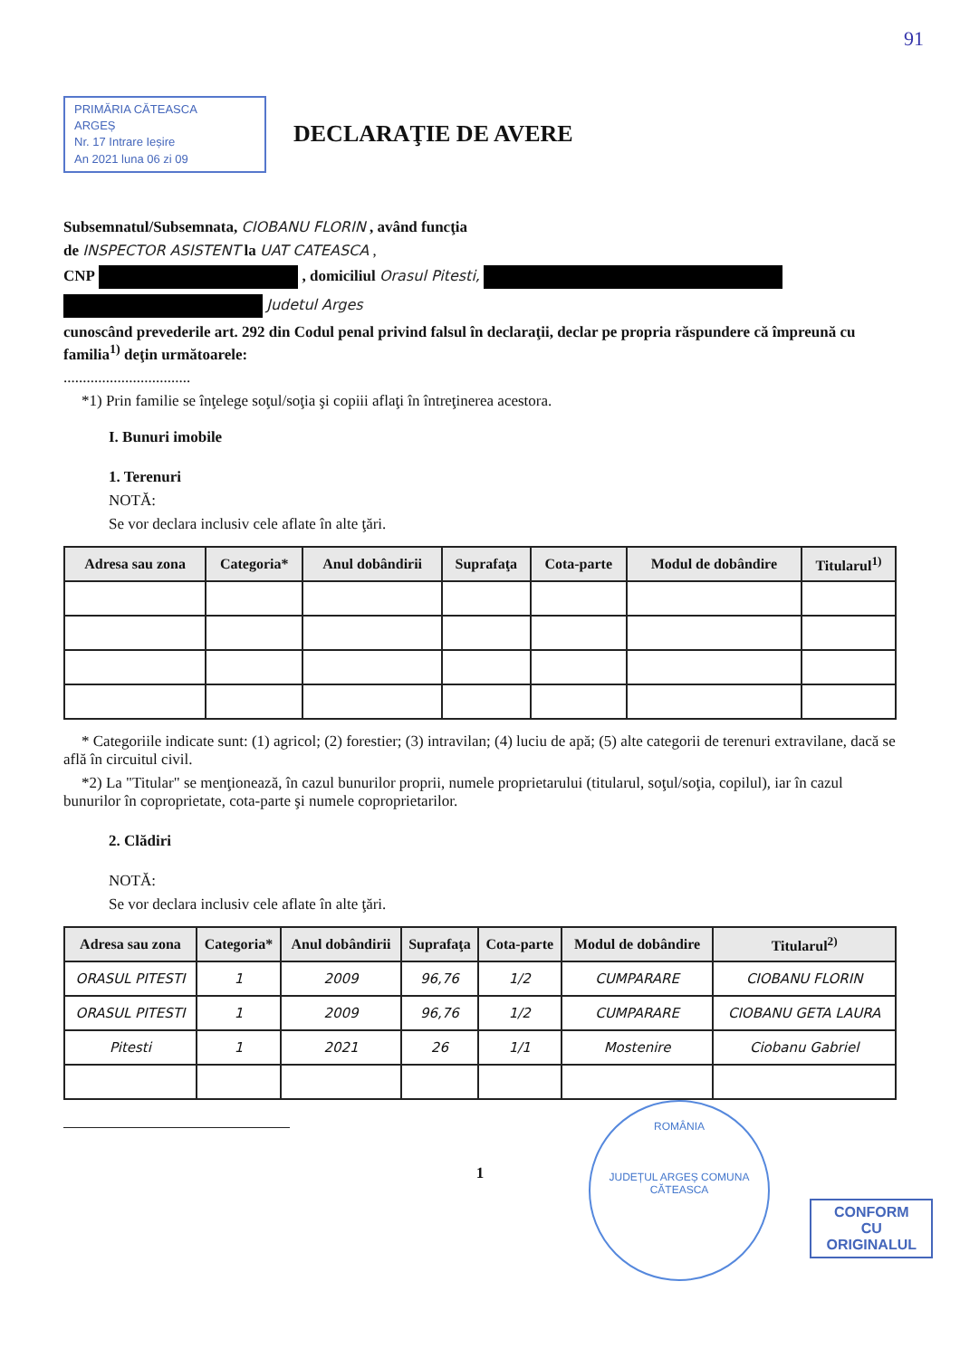91
PRIMĂRIA CĂTEASCA
ARGEȘ
Nr. 17 Intrare Ieșire
An 2021 luna 06 zi 09
DECLARAŢIE DE AVERE
Subsemnatul/Subsemnata, CIOBANU FLORIN , având funcţia
de INSPECTOR ASISTENT la UAT CATEASCA ,
CNP , domiciliul Orasul Pitesti,
Judetul Arges
cunoscând prevederile art. 292 din Codul penal privind falsul în declaraţii, declar pe propria răspundere că împreună cu familia<sup>1)</sup> deţin următoarele:
.................................
*1) Prin familie se înţelege soţul/soţia şi copiii aflaţi în întreţinerea acestora.
I. Bunuri imobile
1. Terenuri
NOTĂ:
Se vor declara inclusiv cele aflate în alte ţări.
| Adresa sau zona | Categoria* | Anul dobândirii | Suprafaţa | Cota-parte | Modul de dobândire | Titularul<sup>1)</sup> |
| --- | --- | --- | --- | --- | --- | --- |
* Categoriile indicate sunt: (1) agricol; (2) forestier; (3) intravilan; (4) luciu de apă; (5) alte categorii de terenuri extravilane, dacă se află în circuitul civil.
*2) La "Titular" se menţionează, în cazul bunurilor proprii, numele proprietarului (titularul, soţul/soţia, copilul), iar în cazul bunurilor în coproprietate, cota-parte şi numele coproprietarilor.
2. Clădiri
NOTĂ:
Se vor declara inclusiv cele aflate în alte ţări.
| Adresa sau zona | Categoria* | Anul dobândirii | Suprafaţa | Cota-parte | Modul de dobândire | Titularul<sup>2)</sup> |
| --- | --- | --- | --- | --- | --- | --- |
| ORASUL PITESTI | 1 | 2009 | 96,76 | 1/2 | CUMPARARE | CIOBANU FLORIN |
| ORASUL PITESTI | 1 | 2009 | 96,76 | 1/2 | CUMPARARE | CIOBANU GETA LAURA |
| Pitesti | 1 | 2021 | 26 | 1/1 | Mostenire | Ciobanu Gabriel |
1
ROMÂNIA
JUDEȚUL ARGEȘ COMUNA CĂTEASCA
CONFORM
CU
ORIGINALUL